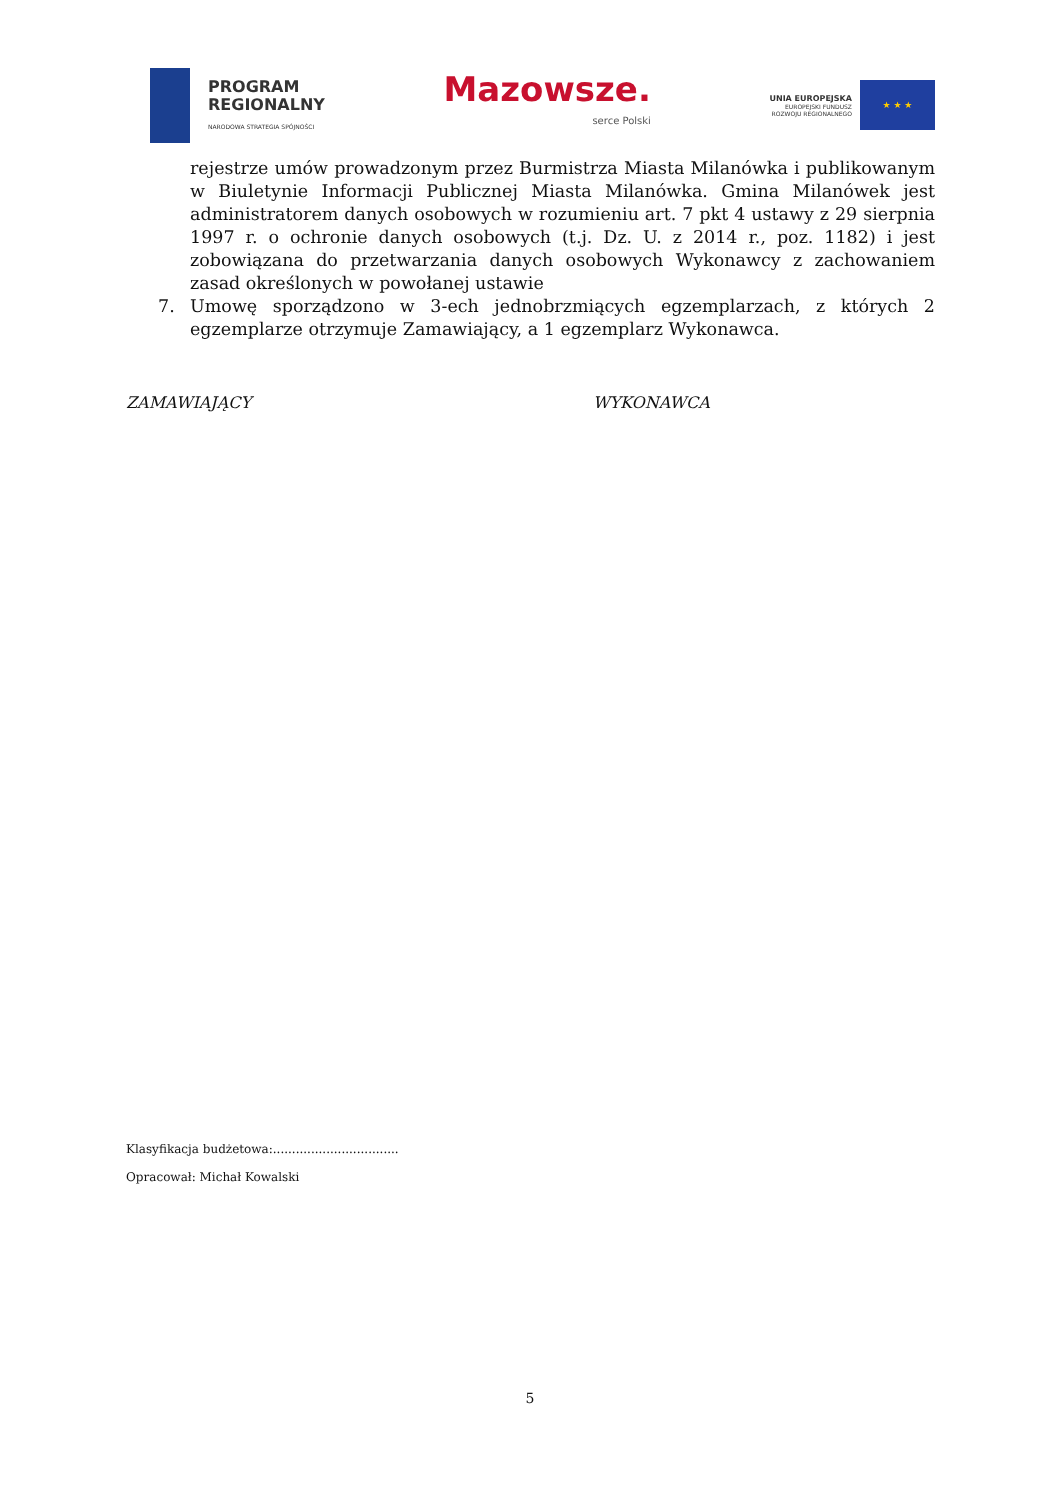PROGRAM
REGIONALNY
NARODOWA STRATEGIA SPÓJNOŚCI
Mazowsze.
serce Polski
UNIA EUROPEJSKA
EUROPEJSKI FUNDUSZ
ROZWOJU REGIONALNEGO
★ ★ ★
rejestrze umów prowadzonym przez Burmistrza Miasta Milanówka i publikowanym w Biuletynie Informacji Publicznej Miasta Milanówka. Gmina Milanówek jest administratorem danych osobowych w rozumieniu art. 7 pkt 4 ustawy z 29 sierpnia 1997 r. o ochronie danych osobowych (t.j. Dz. U. z 2014 r., poz. 1182) i jest zobowiązana do przetwarzania danych osobowych Wykonawcy z zachowaniem zasad określonych w powołanej ustawie
7. Umowę sporządzono w 3-ech jednobrzmiących egzemplarzach, z których 2 egzemplarze otrzymuje Zamawiający, a 1 egzemplarz Wykonawca.
ZAMAWIAJĄCY WYKONAWCA
Klasyfikacja budżetowa:.................................
Opracował: Michał Kowalski
5